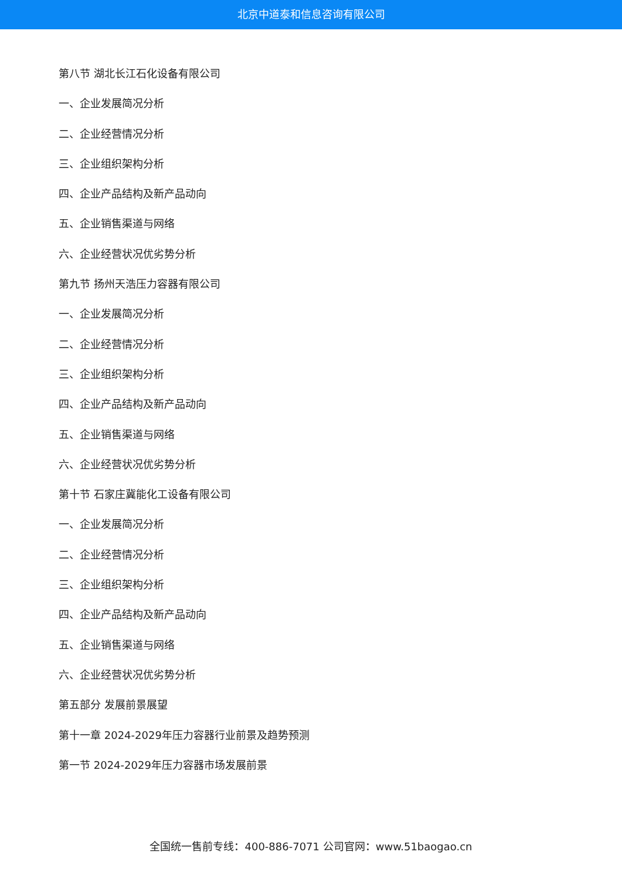北京中道泰和信息咨询有限公司
第八节 湖北长江石化设备有限公司
一、企业发展简况分析
二、企业经营情况分析
三、企业组织架构分析
四、企业产品结构及新产品动向
五、企业销售渠道与网络
六、企业经营状况优劣势分析
第九节 扬州天浩压力容器有限公司
一、企业发展简况分析
二、企业经营情况分析
三、企业组织架构分析
四、企业产品结构及新产品动向
五、企业销售渠道与网络
六、企业经营状况优劣势分析
第十节 石家庄冀能化工设备有限公司
一、企业发展简况分析
二、企业经营情况分析
三、企业组织架构分析
四、企业产品结构及新产品动向
五、企业销售渠道与网络
六、企业经营状况优劣势分析
第五部分 发展前景展望
第十一章 2024-2029年压力容器行业前景及趋势预测
第一节 2024-2029年压力容器市场发展前景
全国统一售前专线：400-886-7071 公司官网：www.51baogao.cn